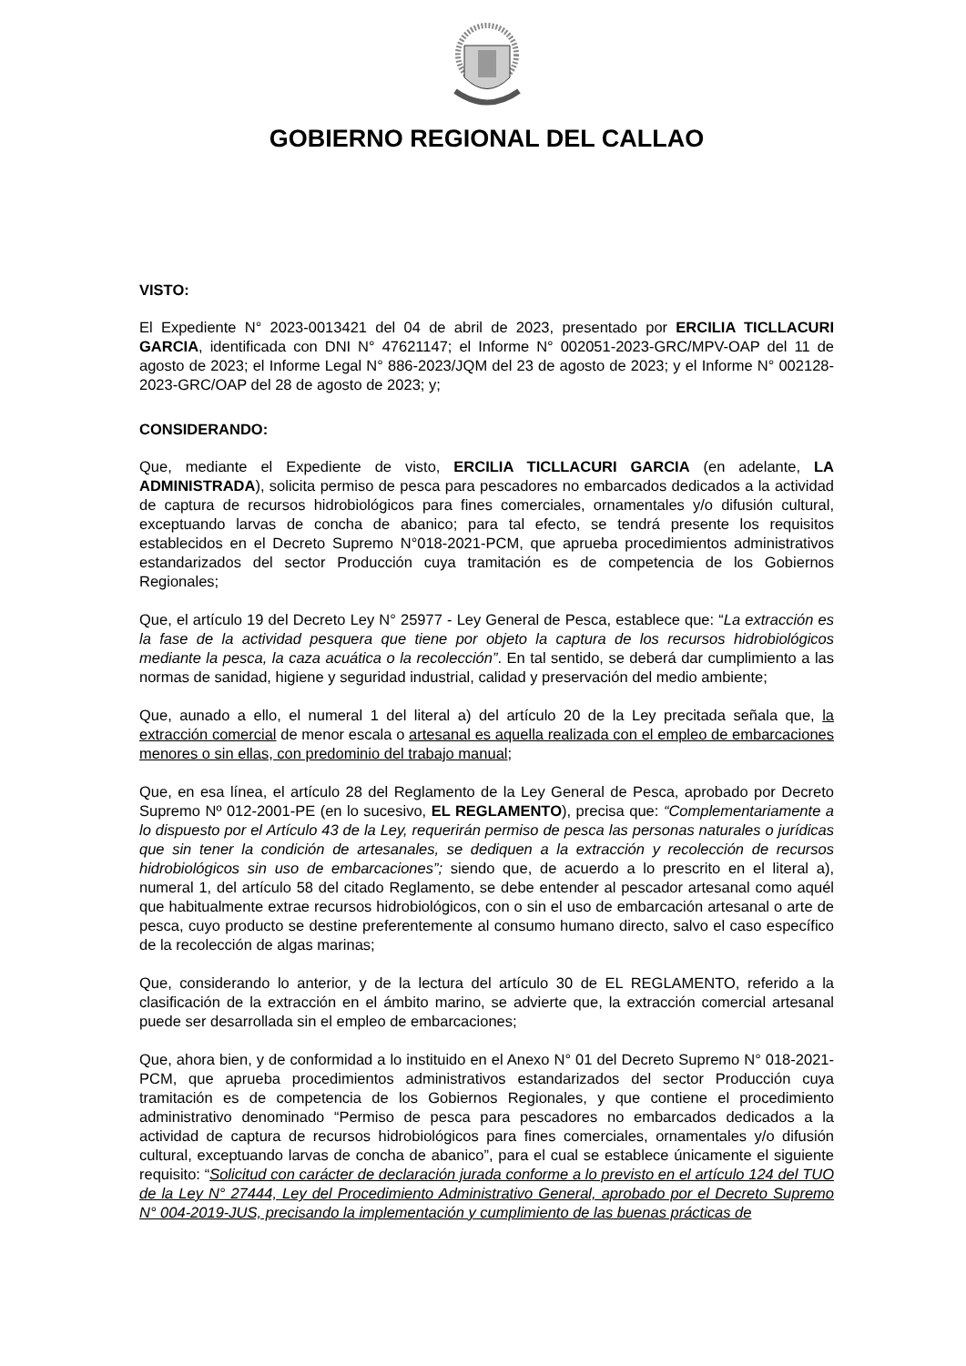GOBIERNO REGIONAL DEL CALLAO
VISTO:
El Expediente N° 2023-0013421 del 04 de abril de 2023, presentado por ERCILIA TICLLACURI GARCIA, identificada con DNI N° 47621147; el Informe N° 002051-2023-GRC/MPV-OAP del 11 de agosto de 2023; el Informe Legal N° 886-2023/JQM del 23 de agosto de 2023; y el Informe N° 002128-2023-GRC/OAP del 28 de agosto de 2023; y;
CONSIDERANDO:
Que, mediante el Expediente de visto, ERCILIA TICLLACURI GARCIA (en adelante, LA ADMINISTRADA), solicita permiso de pesca para pescadores no embarcados dedicados a la actividad de captura de recursos hidrobiológicos para fines comerciales, ornamentales y/o difusión cultural, exceptuando larvas de concha de abanico; para tal efecto, se tendrá presente los requisitos establecidos en el Decreto Supremo N°018-2021-PCM, que aprueba procedimientos administrativos estandarizados del sector Producción cuya tramitación es de competencia de los Gobiernos Regionales;
Que, el artículo 19 del Decreto Ley N° 25977 - Ley General de Pesca, establece que: “La extracción es la fase de la actividad pesquera que tiene por objeto la captura de los recursos hidrobiológicos mediante la pesca, la caza acuática o la recolección”. En tal sentido, se deberá dar cumplimiento a las normas de sanidad, higiene y seguridad industrial, calidad y preservación del medio ambiente;
Que, aunado a ello, el numeral 1 del literal a) del artículo 20 de la Ley precitada señala que, la extracción comercial de menor escala o artesanal es aquella realizada con el empleo de embarcaciones menores o sin ellas, con predominio del trabajo manual;
Que, en esa línea, el artículo 28 del Reglamento de la Ley General de Pesca, aprobado por Decreto Supremo Nº 012-2001-PE (en lo sucesivo, EL REGLAMENTO), precisa que: “Complementariamente a lo dispuesto por el Artículo 43 de la Ley, requerirán permiso de pesca las personas naturales o jurídicas que sin tener la condición de artesanales, se dediquen a la extracción y recolección de recursos hidrobiológicos sin uso de embarcaciones”; siendo que, de acuerdo a lo prescrito en el literal a), numeral 1, del artículo 58 del citado Reglamento, se debe entender al pescador artesanal como aquél que habitualmente extrae recursos hidrobiológicos, con o sin el uso de embarcación artesanal o arte de pesca, cuyo producto se destine preferentemente al consumo humano directo, salvo el caso específico de la recolección de algas marinas;
Que, considerando lo anterior, y de la lectura del artículo 30 de EL REGLAMENTO, referido a la clasificación de la extracción en el ámbito marino, se advierte que, la extracción comercial artesanal puede ser desarrollada sin el empleo de embarcaciones;
Que, ahora bien, y de conformidad a lo instituido en el Anexo N° 01 del Decreto Supremo N° 018-2021-PCM, que aprueba procedimientos administrativos estandarizados del sector Producción cuya tramitación es de competencia de los Gobiernos Regionales, y que contiene el procedimiento administrativo denominado “Permiso de pesca para pescadores no embarcados dedicados a la actividad de captura de recursos hidrobiológicos para fines comerciales, ornamentales y/o difusión cultural, exceptuando larvas de concha de abanico”, para el cual se establece únicamente el siguiente requisito: “Solicitud con carácter de declaración jurada conforme a lo previsto en el artículo 124 del TUO de la Ley N° 27444, Ley del Procedimiento Administrativo General, aprobado por el Decreto Supremo N° 004-2019-JUS, precisando la implementación y cumplimiento de las buenas prácticas de